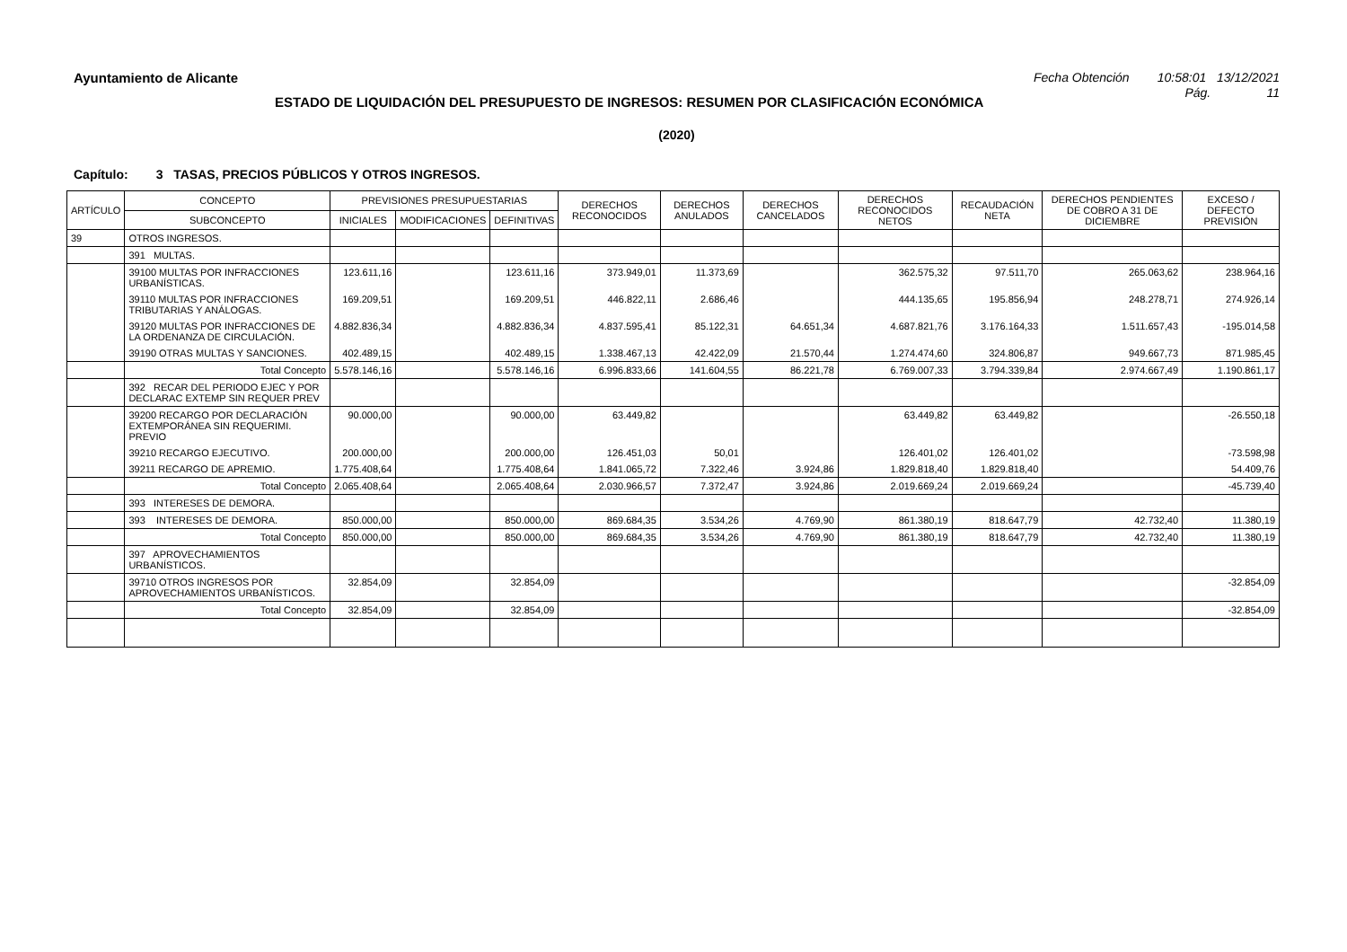Ayuntamiento de Alicante Fecha Obtención 10:58:01 13/12/2021
ESTADO DE LIQUIDACIÓN DEL PRESUPUESTO DE INGRESOS: RESUMEN POR CLASIFICACIÓN ECONÓMICA
Pág. 11
(2020)
Capítulo: 3 TASAS, PRECIOS PÚBLICOS Y OTROS INGRESOS.
| ARTÍCULO | CONCEPTO | PREVISIONES PRESUPUESTARIAS | | | DERECHOS RECONOCIDOS | DERECHOS ANULADOS | DERECHOS CANCELADOS | DERECHOS RECONOCIDOS NETOS | RECAUDACIÓN NETA | DERECHOS PENDIENTES DE COBRO A 31 DE DICIEMBRE | EXCESO / DEFECTO PREVISIÓN |
| --- | --- | --- | --- | --- | --- | --- | --- | --- | --- | --- | --- |
| | SUBCONCEPTO | INICIALES | MODIFICACIONES | DEFINITIVAS | | | | | | | |
| 39 | OTROS INGRESOS. | | | | | | | | | | |
| | 391 MULTAS. | | | | | | | | | | |
| | 39100 MULTAS POR INFRACCIONES URBANÍSTICAS. | 123.611,16 | | 123.611,16 | 373.949,01 | 11.373,69 | | 362.575,32 | 97.511,70 | 265.063,62 | 238.964,16 |
| | 39110 MULTAS POR INFRACCIONES TRIBUTARIAS Y ANÁLOGAS. | 169.209,51 | | 169.209,51 | 446.822,11 | 2.686,46 | | 444.135,65 | 195.856,94 | 248.278,71 | 274.926,14 |
| | 39120 MULTAS POR INFRACCIONES DE LA ORDENANZA DE CIRCULACIÓN. | 4.882.836,34 | | 4.882.836,34 | 4.837.595,41 | 85.122,31 | 64.651,34 | 4.687.821,76 | 3.176.164,33 | 1.511.657,43 | -195.014,58 |
| | 39190 OTRAS MULTAS Y SANCIONES. | 402.489,15 | | 402.489,15 | 1.338.467,13 | 42.422,09 | 21.570,44 | 1.274.474,60 | 324.806,87 | 949.667,73 | 871.985,45 |
| | Total Concepto | 5.578.146,16 | | 5.578.146,16 | 6.996.833,66 | 141.604,55 | 86.221,78 | 6.769.007,33 | 3.794.339,84 | 2.974.667,49 | 1.190.861,17 |
| | 392 RECAR DEL PERIODO EJEC Y POR DECLARAC EXTEMP SIN REQUER PREV | | | | | | | | | | |
| | 39200 RECARGO POR DECLARACIÓN EXTEMPORÁNEA SIN REQUERIMI. PREVIO | 90.000,00 | | 90.000,00 | 63.449,82 | | | 63.449,82 | 63.449,82 | | -26.550,18 |
| | 39210 RECARGO EJECUTIVO. | 200.000,00 | | 200.000,00 | 126.451,03 | 50,01 | | 126.401,02 | 126.401,02 | | -73.598,98 |
| | 39211 RECARGO DE APREMIO. | 1.775.408,64 | | 1.775.408,64 | 1.841.065,72 | 7.322,46 | 3.924,86 | 1.829.818,40 | 1.829.818,40 | | 54.409,76 |
| | Total Concepto | 2.065.408,64 | | 2.065.408,64 | 2.030.966,57 | 7.372,47 | 3.924,86 | 2.019.669,24 | 2.019.669,24 | | -45.739,40 |
| | 393 INTERESES DE DEMORA. | | | | | | | | | | |
| | 393 INTERESES DE DEMORA. | 850.000,00 | | 850.000,00 | 869.684,35 | 3.534,26 | 4.769,90 | 861.380,19 | 818.647,79 | 42.732,40 | 11.380,19 |
| | Total Concepto | 850.000,00 | | 850.000,00 | 869.684,35 | 3.534,26 | 4.769,90 | 861.380,19 | 818.647,79 | 42.732,40 | 11.380,19 |
| | 397 APROVECHAMIENTOS URBANÍSTICOS. | | | | | | | | | | |
| | 39710 OTROS INGRESOS POR APROVECHAMIENTOS URBANÍSTICOS. | 32.854,09 | | 32.854,09 | | | | | | | -32.854,09 |
| | Total Concepto | 32.854,09 | | 32.854,09 | | | | | | | -32.854,09 |